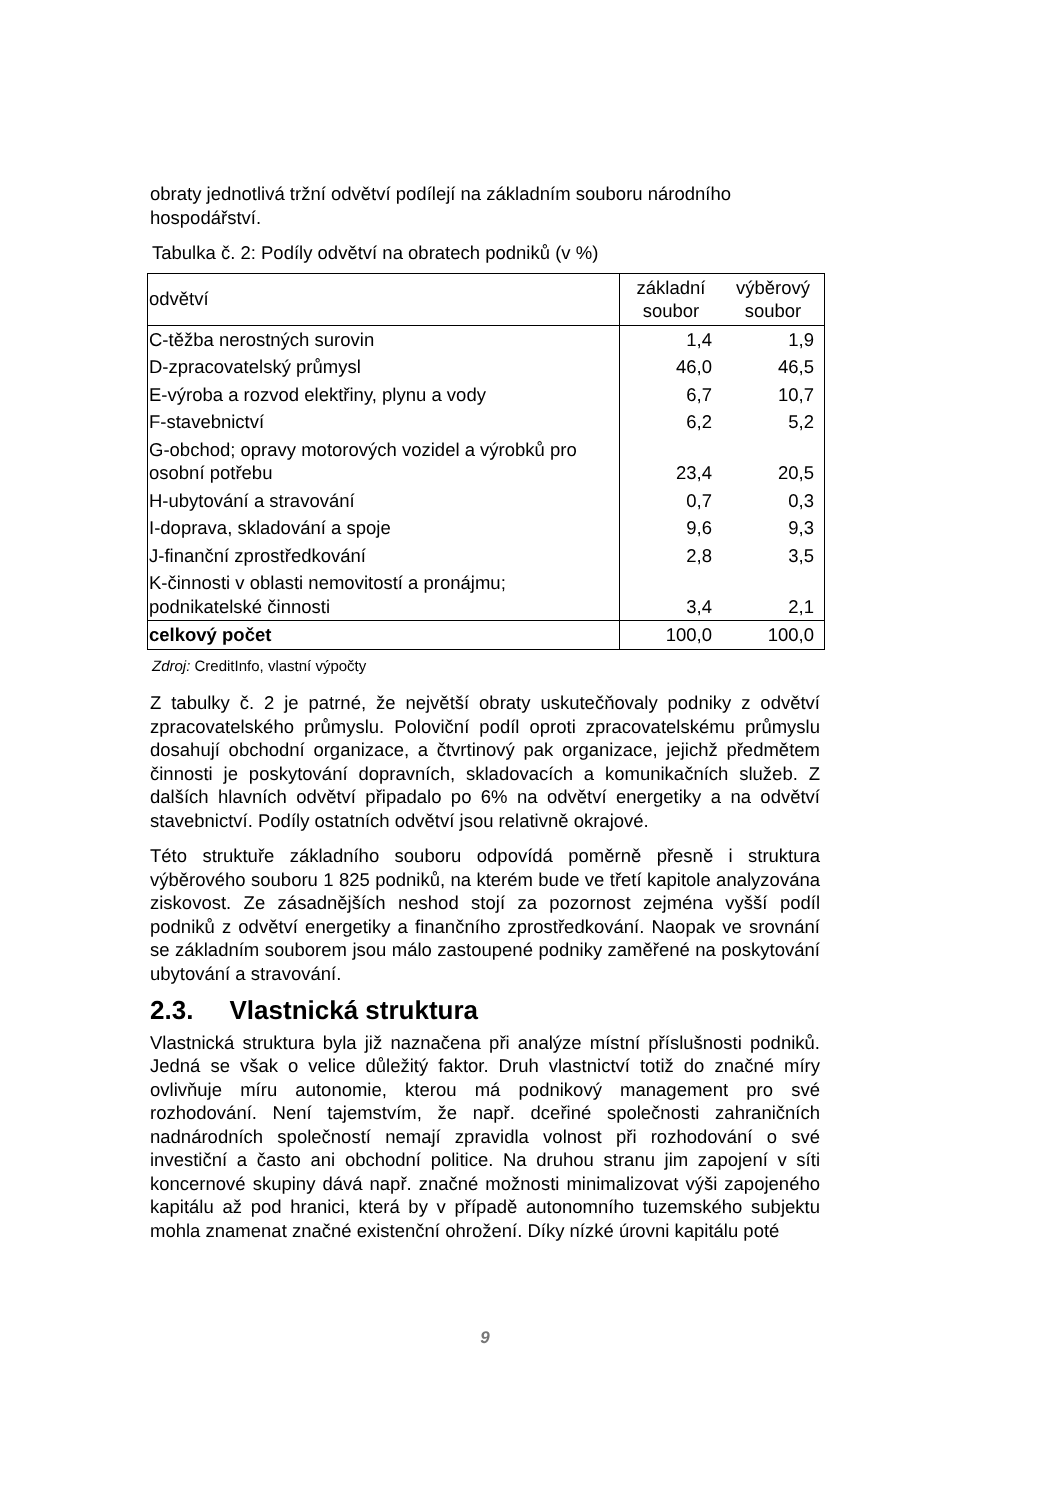obraty jednotlivá tržní odvětví podílejí na základním souboru národního hospodářství.
Tabulka č. 2: Podíly odvětví na obratech podniků (v %)
| odvětví | základní soubor | výběrový soubor |
| C-těžba nerostných surovin | 1,4 | 1,9 |
| D-zpracovatelský průmysl | 46,0 | 46,5 |
| E-výroba a rozvod elektřiny, plynu a vody | 6,7 | 10,7 |
| F-stavebnictví | 6,2 | 5,2 |
| G-obchod; opravy motorových vozidel a výrobků pro osobní potřebu | 23,4 | 20,5 |
| H-ubytování a stravování | 0,7 | 0,3 |
| I-doprava, skladování a spoje | 9,6 | 9,3 |
| J-finanční zprostředkování | 2,8 | 3,5 |
| K-činnosti v oblasti nemovitostí a pronájmu; podnikatelské činnosti | 3,4 | 2,1 |
| celkový počet | 100,0 | 100,0 |
Zdroj: CreditInfo, vlastní výpočty
Z tabulky č. 2 je patrné, že největší obraty uskutečňovaly podniky z odvětví zpracovatelského průmyslu. Poloviční podíl oproti zpracovatelskému průmyslu dosahují obchodní organizace, a čtvrtinový pak organizace, jejichž předmětem činnosti je poskytování dopravních, skladovacích a komunikačních služeb. Z dalších hlavních odvětví připadalo po 6% na odvětví energetiky a na odvětví stavebnictví. Podíly ostatních odvětví jsou relativně okrajové.
Této struktuře základního souboru odpovídá poměrně přesně i struktura výběrového souboru 1 825 podniků, na kterém bude ve třetí kapitole analyzována ziskovost. Ze zásadnějších neshod stojí za pozornost zejména vyšší podíl podniků z odvětví energetiky a finančního zprostředkování. Naopak ve srovnání se základním souborem jsou málo zastoupené podniky zaměřené na poskytování ubytování a stravování.
2.3. Vlastnická struktura
Vlastnická struktura byla již naznačena při analýze místní příslušnosti podniků. Jedná se však o velice důležitý faktor. Druh vlastnictví totiž do značné míry ovlivňuje míru autonomie, kterou má podnikový management pro své rozhodování. Není tajemstvím, že např. dceřiné společnosti zahraničních nadnárodních společností nemají zpravidla volnost při rozhodování o své investiční a často ani obchodní politice. Na druhou stranu jim zapojení v síti koncernové skupiny dává např. značné možnosti minimalizovat výši zapojeného kapitálu až pod hranici, která by v případě autonomního tuzemského subjektu mohla znamenat značné existenční ohrožení. Díky nízké úrovni kapitálu poté
9